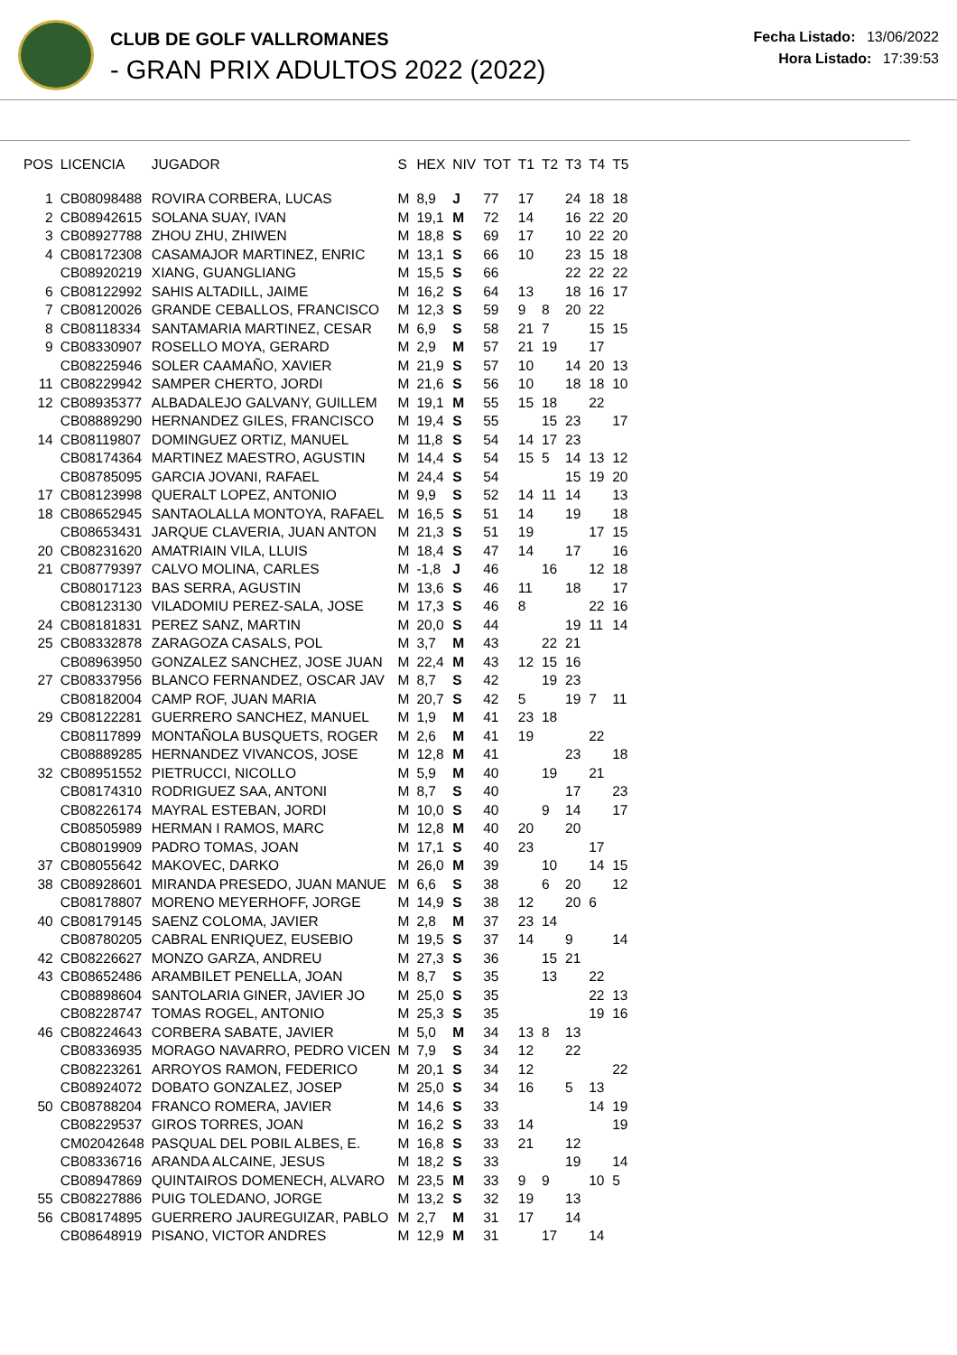CLUB DE GOLF VALLROMANES
- GRAN PRIX ADULTOS 2022 (2022)
Fecha Listado: 13/06/2022
Hora Listado: 17:39:53
| POS | LICENCIA | JUGADOR | S | HEX | NIV | TOT | T1 | T2 | T3 | T4 | T5 |
| --- | --- | --- | --- | --- | --- | --- | --- | --- | --- | --- | --- |
| 1 | CB08098488 | ROVIRA CORBERA, LUCAS | M | 8,9 | J | 77 | 17 | | 24 | 18 | 18 |
| 2 | CB08942615 | SOLANA SUAY, IVAN | M | 19,1 | M | 72 | 14 | | 16 | 22 | 20 |
| 3 | CB08927788 | ZHOU ZHU, ZHIWEN | M | 18,8 | S | 69 | 17 | | 10 | 22 | 20 |
| 4 | CB08172308 | CASAMAJOR MARTINEZ, ENRIC | M | 13,1 | S | 66 | 10 | | 23 | 15 | 18 |
| | CB08920219 | XIANG, GUANGLIANG | M | 15,5 | S | 66 | | | 22 | 22 | 22 |
| 6 | CB08122992 | SAHIS ALTADILL, JAIME | M | 16,2 | S | 64 | 13 | | 18 | 16 | 17 |
| 7 | CB08120026 | GRANDE CEBALLOS, FRANCISCO | M | 12,3 | S | 59 | 9 | 8 | 20 | 22 | |
| 8 | CB08118334 | SANTAMARIA MARTINEZ, CESAR | M | 6,9 | S | 58 | 21 | 7 | | 15 | 15 |
| 9 | CB08330907 | ROSELLO MOYA, GERARD | M | 2,9 | M | 57 | 21 | 19 | | 17 | |
| | CB08225946 | SOLER CAAMAÑO, XAVIER | M | 21,9 | S | 57 | 10 | | 14 | 20 | 13 |
| 11 | CB08229942 | SAMPER CHERTO, JORDI | M | 21,6 | S | 56 | 10 | | 18 | 18 | 10 |
| 12 | CB08935377 | ALBADALEJO GALVANY, GUILLEM | M | 19,1 | M | 55 | 15 | 18 | | 22 | |
| | CB08889290 | HERNANDEZ GILES, FRANCISCO | M | 19,4 | S | 55 | | 15 | 23 | | 17 |
| 14 | CB08119807 | DOMINGUEZ ORTIZ, MANUEL | M | 11,8 | S | 54 | 14 | 17 | 23 | | |
| | CB08174364 | MARTINEZ MAESTRO, AGUSTIN | M | 14,4 | S | 54 | 15 | 5 | 14 | 13 | 12 |
| | CB08785095 | GARCIA JOVANI, RAFAEL | M | 24,4 | S | 54 | | | 15 | 19 | 20 |
| 17 | CB08123998 | QUERALT LOPEZ, ANTONIO | M | 9,9 | S | 52 | 14 | 11 | 14 | | 13 |
| 18 | CB08652945 | SANTAOLALLA MONTOYA, RAFAEL | M | 16,5 | S | 51 | 14 | | 19 | | 18 |
| | CB08653431 | JARQUE CLAVERIA, JUAN ANTON | M | 21,3 | S | 51 | 19 | | | 17 | 15 |
| 20 | CB08231620 | AMATRIAIN VILA, LLUIS | M | 18,4 | S | 47 | 14 | | 17 | | 16 |
| 21 | CB08779397 | CALVO MOLINA, CARLES | M | -1,8 | J | 46 | | 16 | | 12 | 18 |
| | CB08017123 | BAS SERRA, AGUSTIN | M | 13,6 | S | 46 | 11 | | 18 | | 17 |
| | CB08123130 | VILADOMIU PEREZ-SALA, JOSE | M | 17,3 | S | 46 | 8 | | | 22 | 16 |
| 24 | CB08181831 | PEREZ SANZ, MARTIN | M | 20,0 | S | 44 | | | 19 | 11 | 14 |
| 25 | CB08332878 | ZARAGOZA CASALS, POL | M | 3,7 | M | 43 | | 22 | 21 | | |
| | CB08963950 | GONZALEZ SANCHEZ, JOSE JUAN | M | 22,4 | M | 43 | 12 | 15 | 16 | | |
| 27 | CB08337956 | BLANCO FERNANDEZ, OSCAR JAV | M | 8,7 | S | 42 | | 19 | 23 | | |
| | CB08182004 | CAMP ROF, JUAN MARIA | M | 20,7 | S | 42 | 5 | | 19 | 7 | 11 |
| 29 | CB08122281 | GUERRERO SANCHEZ, MANUEL | M | 1,9 | M | 41 | 23 | 18 | | | |
| | CB08117899 | MONTAÑOLA BUSQUETS, ROGER | M | 2,6 | M | 41 | 19 | | | 22 | |
| | CB08889285 | HERNANDEZ VIVANCOS, JOSE | M | 12,8 | M | 41 | | | 23 | | 18 |
| 32 | CB08951552 | PIETRUCCI, NICOLLO | M | 5,9 | M | 40 | | 19 | | 21 | |
| | CB08174310 | RODRIGUEZ SAA, ANTONI | M | 8,7 | S | 40 | | | 17 | | 23 |
| | CB08226174 | MAYRAL ESTEBAN, JORDI | M | 10,0 | S | 40 | | 9 | 14 | | 17 |
| | CB08505989 | HERMAN I RAMOS, MARC | M | 12,8 | M | 40 | 20 | | 20 | | |
| | CB08019909 | PADRO TOMAS, JOAN | M | 17,1 | S | 40 | 23 | | | 17 | |
| 37 | CB08055642 | MAKOVEC, DARKO | M | 26,0 | M | 39 | | 10 | | 14 | 15 |
| 38 | CB08928601 | MIRANDA PRESEDO, JUAN MANUE | M | 6,6 | S | 38 | | 6 | 20 | | 12 |
| | CB08178807 | MORENO MEYERHOFF, JORGE | M | 14,9 | S | 38 | 12 | | 20 | 6 | |
| 40 | CB08179145 | SAENZ COLOMA, JAVIER | M | 2,8 | M | 37 | 23 | 14 | | | |
| | CB08780205 | CABRAL ENRIQUEZ, EUSEBIO | M | 19,5 | S | 37 | 14 | | 9 | | 14 |
| 42 | CB08226627 | MONZO GARZA, ANDREU | M | 27,3 | S | 36 | | 15 | 21 | | |
| 43 | CB08652486 | ARAMBILET PENELLA, JOAN | M | 8,7 | S | 35 | | 13 | | 22 | |
| | CB08898604 | SANTOLARIA GINER, JAVIER JO | M | 25,0 | S | 35 | | | | 22 | 13 |
| | CB08228747 | TOMAS ROGEL, ANTONIO | M | 25,3 | S | 35 | | | | 19 | 16 |
| 46 | CB08224643 | CORBERA SABATE, JAVIER | M | 5,0 | M | 34 | 13 | 8 | 13 | | |
| | CB08336935 | MORAGO NAVARRO, PEDRO VICEN | M | 7,9 | S | 34 | 12 | | 22 | | |
| | CB08223261 | ARROYOS RAMON, FEDERICO | M | 20,1 | S | 34 | 12 | | | | 22 |
| | CB08924072 | DOBATO GONZALEZ, JOSEP | M | 25,0 | S | 34 | 16 | | 5 | 13 | |
| 50 | CB08788204 | FRANCO ROMERA, JAVIER | M | 14,6 | S | 33 | | | | 14 | 19 |
| | CB08229537 | GIROS TORRES, JOAN | M | 16,2 | S | 33 | 14 | | | | 19 |
| | CM02042648 | PASQUAL DEL POBIL ALBES, E. | M | 16,8 | S | 33 | 21 | | 12 | | |
| | CB08336716 | ARANDA ALCAINE, JESUS | M | 18,2 | S | 33 | | | 19 | | 14 |
| | CB08947869 | QUINTAIROS DOMENECH, ALVARO | M | 23,5 | M | 33 | 9 | 9 | | 10 | 5 |
| 55 | CB08227886 | PUIG TOLEDANO, JORGE | M | 13,2 | S | 32 | 19 | | 13 | | |
| 56 | CB08174895 | GUERRERO JAUREGUIZAR, PABLO | M | 2,7 | M | 31 | 17 | | 14 | | |
| | CB08648919 | PISANO, VICTOR ANDRES | M | 12,9 | M | 31 | | 17 | | 14 | |